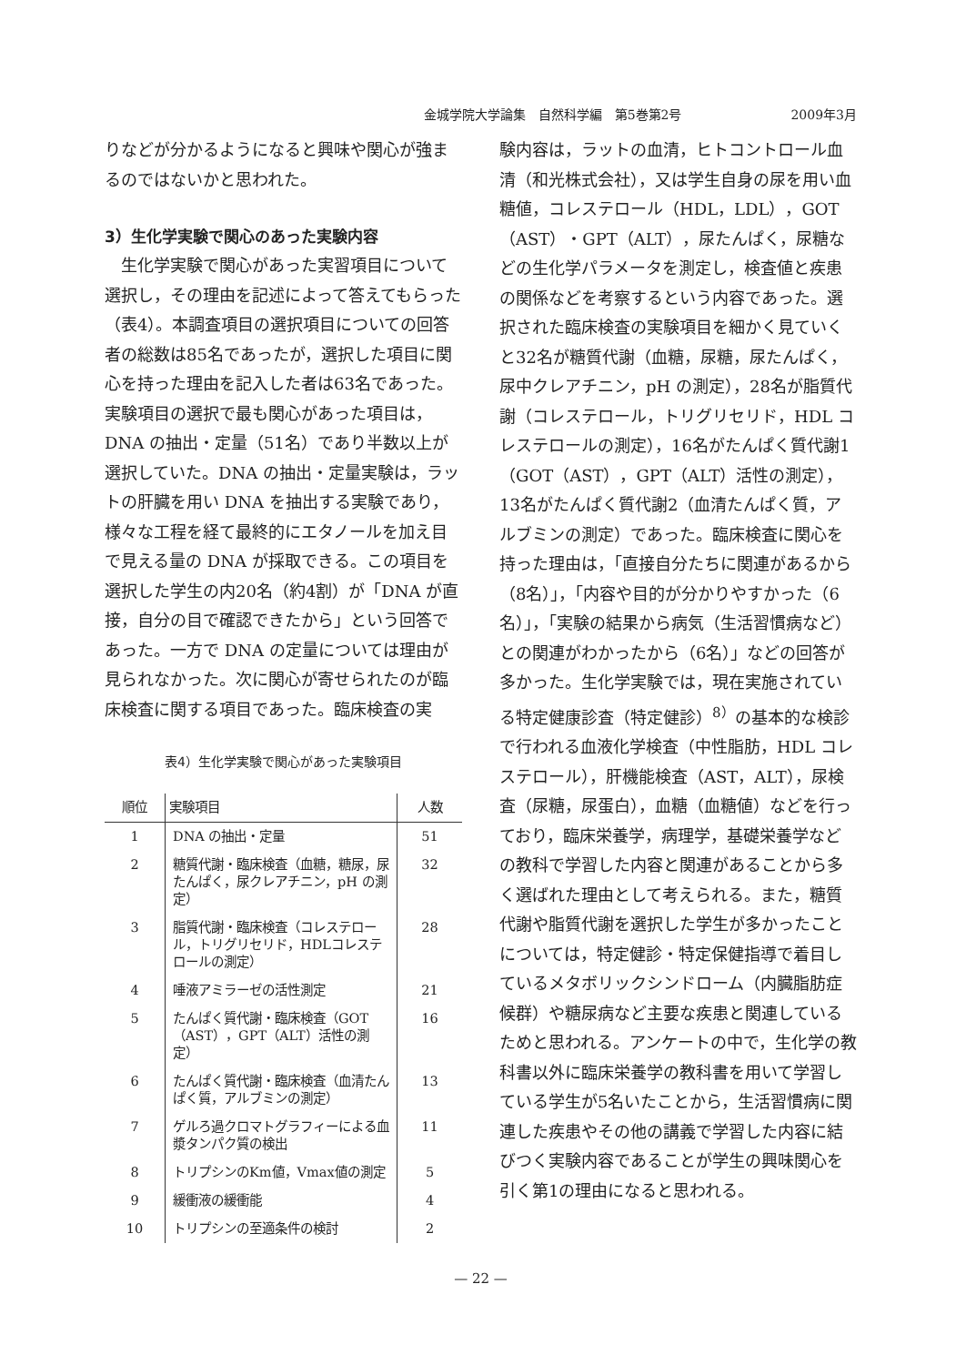金城学院大学論集　自然科学編　第5巻第2号 2009年3月
りなどが分かるようになると興味や関心が強まるのではないかと思われた。
3）生化学実験で関心のあった実験内容
　生化学実験で関心があった実習項目について選択し，その理由を記述によって答えてもらった（表4）。本調査項目の選択項目についての回答者の総数は85名であったが，選択した項目に関心を持った理由を記入した者は63名であった。実験項目の選択で最も関心があった項目は，DNA の抽出・定量（51名）であり半数以上が選択していた。DNA の抽出・定量実験は，ラットの肝臓を用い DNA を抽出する実験であり，様々な工程を経て最終的にエタノールを加え目で見える量の DNA が採取できる。この項目を選択した学生の内20名（約4割）が「DNA が直接，自分の目で確認できたから」という回答であった。一方で DNA の定量については理由が見られなかった。次に関心が寄せられたのが臨床検査に関する項目であった。臨床検査の実
表4）生化学実験で関心があった実験項目
| 順位 | 実験項目 | 人数 |
| --- | --- | --- |
| 1 | DNA の抽出・定量 | 51 |
| 2 | 糖質代謝・臨床検査（血糖，糖尿，尿たんぱく，尿クレアチニン，pH の測定） | 32 |
| 3 | 脂質代謝・臨床検査（コレステロール，トリグリセリド，HDLコレステロールの測定） | 28 |
| 4 | 唾液アミラーゼの活性測定 | 21 |
| 5 | たんぱく質代謝・臨床検査（GOT（AST），GPT（ALT）活性の測定） | 16 |
| 6 | たんぱく質代謝・臨床検査（血清たんぱく質，アルブミンの測定） | 13 |
| 7 | ゲルろ過クロマトグラフィーによる血漿タンパク質の検出 | 11 |
| 8 | トリプシンのKm値，Vmax値の測定 | 5 |
| 9 | 緩衝液の緩衝能 | 4 |
| 10 | トリプシンの至適条件の検討 | 2 |
験内容は，ラットの血清，ヒトコントロール血清（和光株式会社），又は学生自身の尿を用い血糖値，コレステロール（HDL，LDL），GOT（AST）・GPT（ALT），尿たんぱく，尿糖などの生化学パラメータを測定し，検査値と疾患の関係などを考察するという内容であった。選択された臨床検査の実験項目を細かく見ていくと32名が糖質代謝（血糖，尿糖，尿たんぱく，尿中クレアチニン，pH の測定），28名が脂質代謝（コレステロール，トリグリセリド，HDL コレステロールの測定），16名がたんぱく質代謝1（GOT（AST），GPT（ALT）活性の測定），13名がたんぱく質代謝2（血清たんぱく質，アルブミンの測定）であった。臨床検査に関心を持った理由は，「直接自分たちに関連があるから（8名）」，「内容や目的が分かりやすかった（6名）」，「実験の結果から病気（生活習慣病など）との関連がわかったから（6名）」などの回答が多かった。生化学実験では，現在実施されている特定健康診査（特定健診）<sup>8）</sup>の基本的な検診で行われる血液化学検査（中性脂肪，HDL コレステロール），肝機能検査（AST，ALT），尿検査（尿糖，尿蛋白），血糖（血糖値）などを行っており，臨床栄養学，病理学，基礎栄養学などの教科で学習した内容と関連があることから多く選ばれた理由として考えられる。また，糖質代謝や脂質代謝を選択した学生が多かったことについては，特定健診・特定保健指導で着目しているメタボリックシンドローム（内臓脂肪症候群）や糖尿病など主要な疾患と関連しているためと思われる。アンケートの中で，生化学の教科書以外に臨床栄養学の教科書を用いて学習している学生が5名いたことから，生活習慣病に関連した疾患やその他の講義で学習した内容に結びつく実験内容であることが学生の興味関心を引く第1の理由になると思われる。
— 22 —